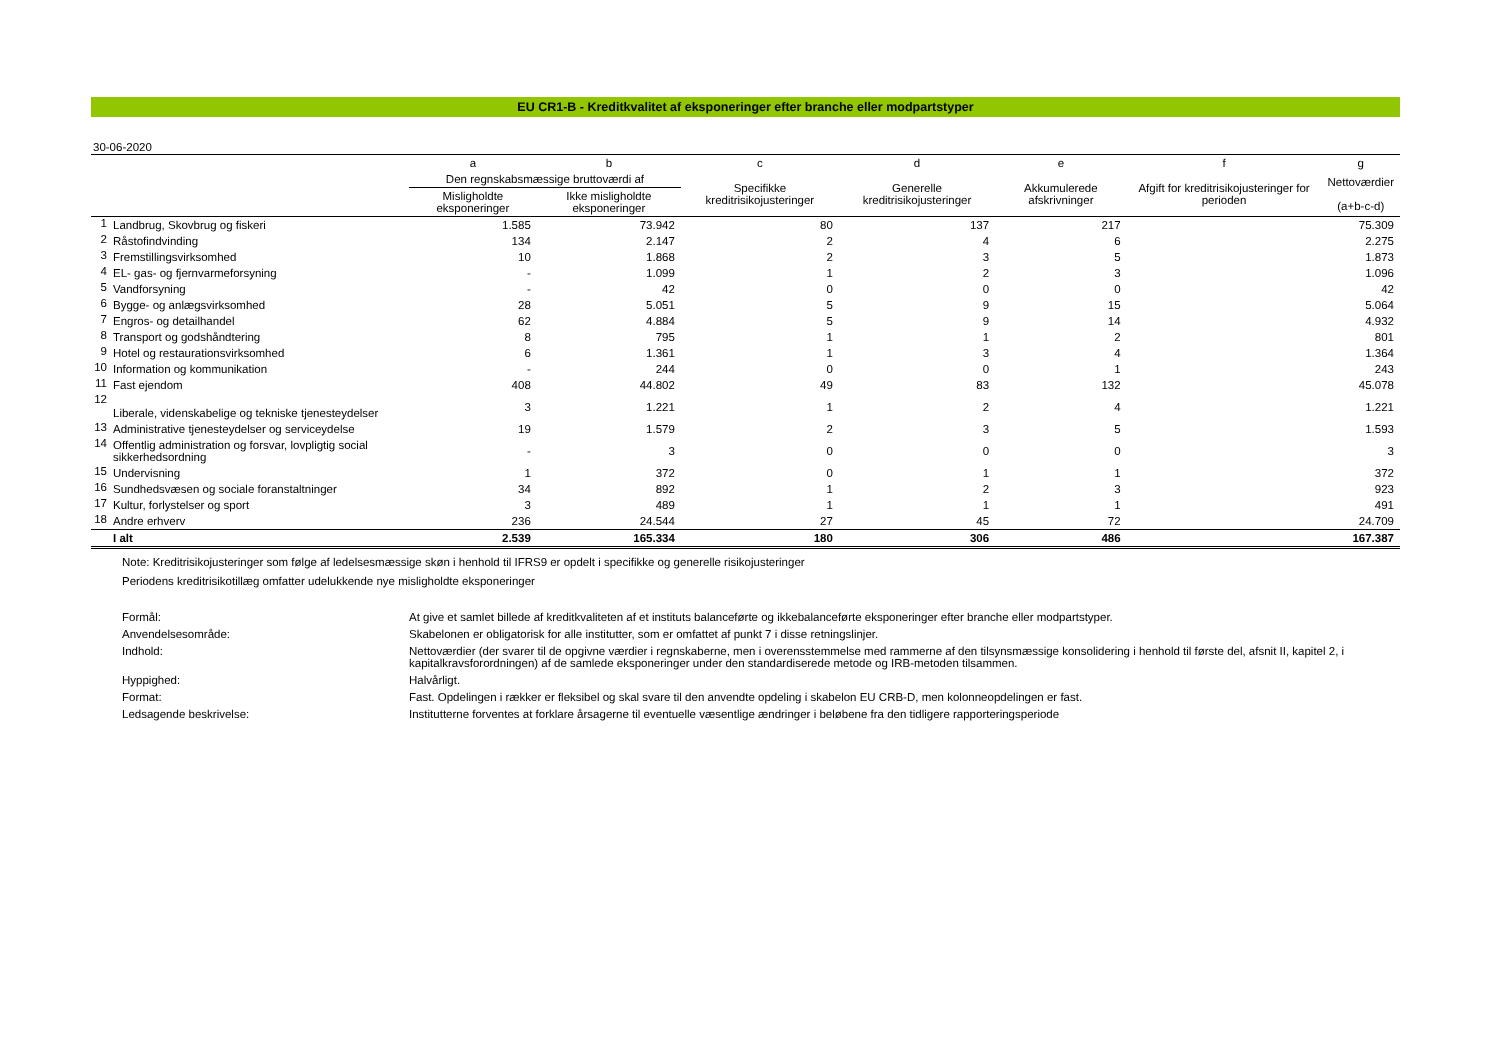EU CR1-B - Kreditkvalitet af eksponeringer efter branche eller modpartstyper
30-06-2020
| | | a | b | c | d | e | f | g |
| --- | --- | --- | --- | --- | --- | --- | --- | --- |
| | | Den regnskabsmæssige bruttoværdi af | | Specifikke kreditrisikojusteringer | Generelle kreditrisikojusteringer | Akkumulerede afskrivninger | Afgift for kreditrisikojusteringer for perioden | Nettoværdier (a+b-c-d) |
| | | Misligholdte eksponeringer | Ikke misligholdte eksponeringer | | | | | |
| 1 | Landbrug, Skovbrug og fiskeri | 1.585 | 73.942 | 80 | 137 | 217 | | 75.309 |
| 2 | Råstofindvinding | 134 | 2.147 | 2 | 4 | 6 | | 2.275 |
| 3 | Fremstillingsvirksomhed | 10 | 1.868 | 2 | 3 | 5 | | 1.873 |
| 4 | EL- gas- og fjernvarmeforsyning | - | 1.099 | 1 | 2 | 3 | | 1.096 |
| 5 | Vandforsyning | - | 42 | 0 | 0 | 0 | | 42 |
| 6 | Bygge- og anlægsvirksomhed | 28 | 5.051 | 5 | 9 | 15 | | 5.064 |
| 7 | Engros- og detailhandel | 62 | 4.884 | 5 | 9 | 14 | | 4.932 |
| 8 | Transport og godshåndtering | 8 | 795 | 1 | 1 | 2 | | 801 |
| 9 | Hotel og restaurationsvirksomhed | 6 | 1.361 | 1 | 3 | 4 | | 1.364 |
| 10 | Information og kommunikation | - | 244 | 0 | 0 | 1 | | 243 |
| 11 | Fast ejendom | 408 | 44.802 | 49 | 83 | 132 | | 45.078 |
| 12 | Liberale, videnskabelige og tekniske tjenesteydelser | 3 | 1.221 | 1 | 2 | 4 | | 1.221 |
| 13 | Administrative tjenesteydelser og serviceydelse | 19 | 1.579 | 2 | 3 | 5 | | 1.593 |
| 14 | Offentlig administration og forsvar, lovpligtig social sikkerhedsordning | - | 3 | 0 | 0 | 0 | | 3 |
| 15 | Undervisning | 1 | 372 | 0 | 1 | 1 | | 372 |
| 16 | Sundhedsvæsen og sociale foranstaltninger | 34 | 892 | 1 | 2 | 3 | | 923 |
| 17 | Kultur, forlystelser og sport | 3 | 489 | 1 | 1 | 1 | | 491 |
| 18 | Andre erhverv | 236 | 24.544 | 27 | 45 | 72 | | 24.709 |
| | I alt | 2.539 | 165.334 | 180 | 306 | 486 | | 167.387 |
Note: Kreditrisikojusteringer som følge af ledelsesmæssige skøn i henhold til IFRS9 er opdelt i specifikke og generelle risikojusteringer
Periodens kreditrisikotillæg omfatter udelukkende nye misligholdte eksponeringer
Formål:
At give et samlet billede af kreditkvaliteten af et instituts balanceførte og ikkebalanceførte eksponeringer efter branche eller modpartstyper.
Anvendelsesområde:
Skabelonen er obligatorisk for alle institutter, som er omfattet af punkt 7 i disse retningslinjer.
Indhold:
Nettoværdier (der svarer til de opgivne værdier i regnskaberne, men i overensstemmelse med rammerne af den tilsynsmæssige konsolidering i henhold til første del, afsnit II, kapitel 2, i kapitalkravsforordningen) af de samlede eksponeringer under den standardiserede metode og IRB-metoden tilsammen.
Hyppighed:
Halvårligt.
Format:
Fast. Opdelingen i rækker er fleksibel og skal svare til den anvendte opdeling i skabelon EU CRB-D, men kolonneopdelingen er fast.
Ledsagende beskrivelse:
Institutterne forventes at forklare årsagerne til eventuelle væsentlige ændringer i beløbene fra den tidligere rapporteringsperiode